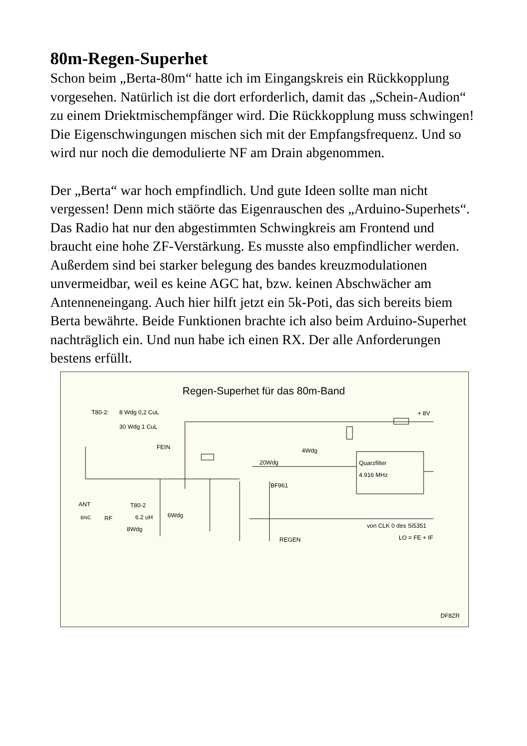80m-Regen-Superhet
Schon beim „Berta-80m“ hatte ich im Eingangskreis ein Rückkopplung vorgesehen. Natürlich ist die dort erforderlich, damit das „Schein-Audion“ zu einem Driektmischempfänger wird. Die Rückkopplung muss schwingen! Die Eigenschwingungen mischen sich mit der Empfangsfrequenz. Und so wird nur noch die demodulierte NF am Drain abgenommen.
Der „Berta“ war hoch empfindlich. Und gute Ideen sollte man nicht vergessen! Denn mich stäörte das Eigenrauschen des „Arduino-Superhets“. Das Radio hat nur den abgestimmten Schwingkreis am Frontend und braucht eine hohe ZF-Verstärkung. Es musste also empfindlicher werden. Außerdem sind bei starker belegung des bandes kreuzmodulationen unvermeidbar, weil es keine AGC hat, bzw. keinen Abschwächer am Antenneneingang. Auch hier hilft jetzt ein 5k-Poti, das sich bereits biem Berta bewährte. Beide Funktionen brachte ich also beim Arduino-Superhet nachträglich ein. Und nun habe ich einen RX. Der alle Anforderungen bestens erfüllt.
Regen-Superhet für das 80m-Band
T80-2:
8 Wdg 0,2 CuL
30 Wdg 1 CuL
FEIN
+ 8V
20Wdg
4Wdg
Quarzfilter
4.916 MHz
BF961
ANT
T80-2
6.2 uH
6Wdg
RF
BNC
8Wdg
von CLK 0 des Si5351
LO = FE + IF
REGEN
DF8ZR